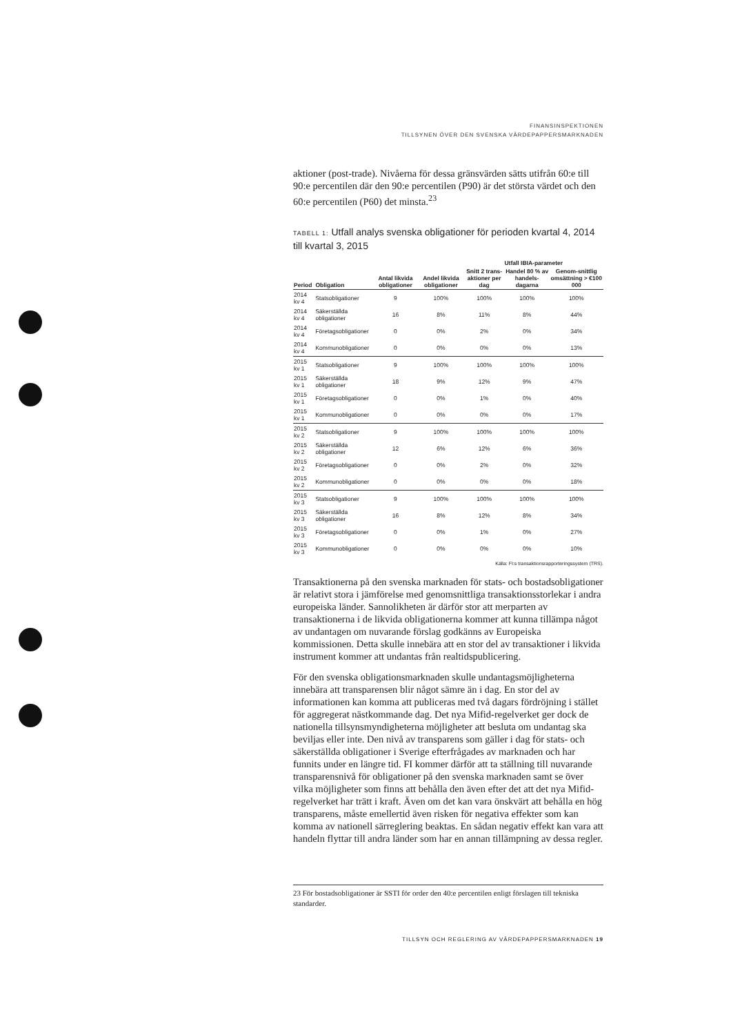FINANSINSPEKTIONEN
TILLSYNEN ÖVER DEN SVENSKA VÄRDEPAPPERSMARKNADEN
aktioner (post-trade). Nivåerna för dessa gränsvärden sätts utifrån 60:e till 90:e percentilen där den 90:e percentilen (P90) är det största värdet och den 60:e percentilen (P60) det minsta.<sup>23</sup>
TABELL 1: Utfall analys svenska obligationer för perioden kvartal 4, 2014 till kvartal 3, 2015
| | | | | Utfall IBIA-parameter | | |
| --- | --- | --- | --- | --- | --- | --- |
| Period | Obligation | Antal likvida obligationer | Andel likvida obligationer | Snitt 2 trans-aktioner per dag | Handel 80 % av handels-dagarna | Genom-snittlig omsättning > €100 000 |
| 2014 kv 4 | Statsobligationer | 9 | 100% | 100% | 100% | 100% |
| 2014 kv 4 | Säkerställda obligationer | 16 | 8% | 11% | 8% | 44% |
| 2014 kv 4 | Företagsobligationer | 0 | 0% | 2% | 0% | 34% |
| 2014 kv 4 | Kommunobligationer | 0 | 0% | 0% | 0% | 13% |
| 2015 kv 1 | Statsobligationer | 9 | 100% | 100% | 100% | 100% |
| 2015 kv 1 | Säkerställda obligationer | 18 | 9% | 12% | 9% | 47% |
| 2015 kv 1 | Företagsobligationer | 0 | 0% | 1% | 0% | 40% |
| 2015 kv 1 | Kommunobligationer | 0 | 0% | 0% | 0% | 17% |
| 2015 kv 2 | Statsobligationer | 9 | 100% | 100% | 100% | 100% |
| 2015 kv 2 | Säkerställda obligationer | 12 | 6% | 12% | 6% | 36% |
| 2015 kv 2 | Företagsobligationer | 0 | 0% | 2% | 0% | 32% |
| 2015 kv 2 | Kommunobligationer | 0 | 0% | 0% | 0% | 18% |
| 2015 kv 3 | Statsobligationer | 9 | 100% | 100% | 100% | 100% |
| 2015 kv 3 | Säkerställda obligationer | 16 | 8% | 12% | 8% | 34% |
| 2015 kv 3 | Företagsobligationer | 0 | 0% | 1% | 0% | 27% |
| 2015 kv 3 | Kommunobligationer | 0 | 0% | 0% | 0% | 10% |
Källa: FI:s transaktionsrapporteringssystem (TRS).
Transaktionerna på den svenska marknaden för stats- och bostadsobligationer är relativt stora i jämförelse med genomsnittliga transaktionsstorlekar i andra europeiska länder. Sannolikheten är därför stor att merparten av transaktionerna i de likvida obligationerna kommer att kunna tillämpa något av undantagen om nuvarande förslag godkänns av Europeiska kommissionen. Detta skulle innebära att en stor del av transaktioner i likvida instrument kommer att undantas från realtidspublicering.
För den svenska obligationsmarknaden skulle undantagsmöjligheterna innebära att transparensen blir något sämre än i dag. En stor del av informationen kan komma att publiceras med två dagars fördröjning i stället för aggregerat nästkommande dag. Det nya Mifid-regelverket ger dock de nationella tillsynsmyndigheterna möjligheter att besluta om undantag ska beviljas eller inte. Den nivå av transparens som gäller i dag för stats- och säkerställda obligationer i Sverige efterfrågades av marknaden och har funnits under en längre tid. FI kommer därför att ta ställning till nuvarande transparensnivå för obligationer på den svenska marknaden samt se över vilka möjligheter som finns att behålla den även efter det att det nya Mifid-regelverket har trätt i kraft. Även om det kan vara önskvärt att behålla en hög transparens, måste emellertid även risken för negativa effekter som kan komma av nationell särreglering beaktas. En sådan negativ effekt kan vara att handeln flyttar till andra länder som har en annan tillämpning av dessa regler.
23 För bostadsobligationer är SSTI för order den 40:e percentilen enligt förslagen till tekniska standarder.
TILLSYN OCH REGLERING AV VÄRDEPAPPERSMARKNADEN 19